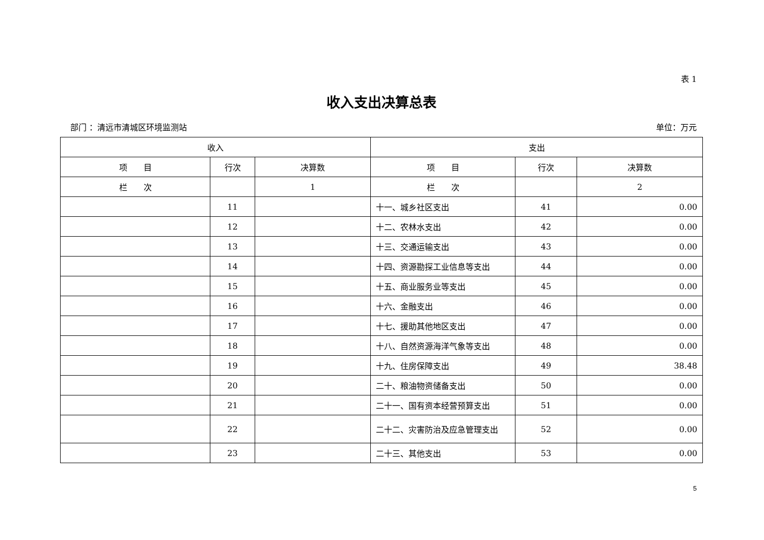表 1
收入支出决算总表
部门 ：清远市清城区环境监测站 单位：万元
| 收入 | | | 支出 | | |
| --- | --- | --- | --- | --- | --- |
| 项 目 | 行次 | 决算数 | 项 目 | 行次 | 决算数 |
| 栏 次 | | 1 | 栏 次 | | 2 |
| | 11 | | 十一、城乡社区支出 | 41 | 0.00 |
| | 12 | | 十二、农林水支出 | 42 | 0.00 |
| | 13 | | 十三、交通运输支出 | 43 | 0.00 |
| | 14 | | 十四、资源勘探工业信息等支出 | 44 | 0.00 |
| | 15 | | 十五、商业服务业等支出 | 45 | 0.00 |
| | 16 | | 十六、金融支出 | 46 | 0.00 |
| | 17 | | 十七、援助其他地区支出 | 47 | 0.00 |
| | 18 | | 十八、自然资源海洋气象等支出 | 48 | 0.00 |
| | 19 | | 十九、住房保障支出 | 49 | 38.48 |
| | 20 | | 二十、粮油物资储备支出 | 50 | 0.00 |
| | 21 | | 二十一、国有资本经营预算支出 | 51 | 0.00 |
| | 22 | | 二十二、灾害防治及应急管理支出 | 52 | 0.00 |
| | 23 | | 二十三、其他支出 | 53 | 0.00 |
5